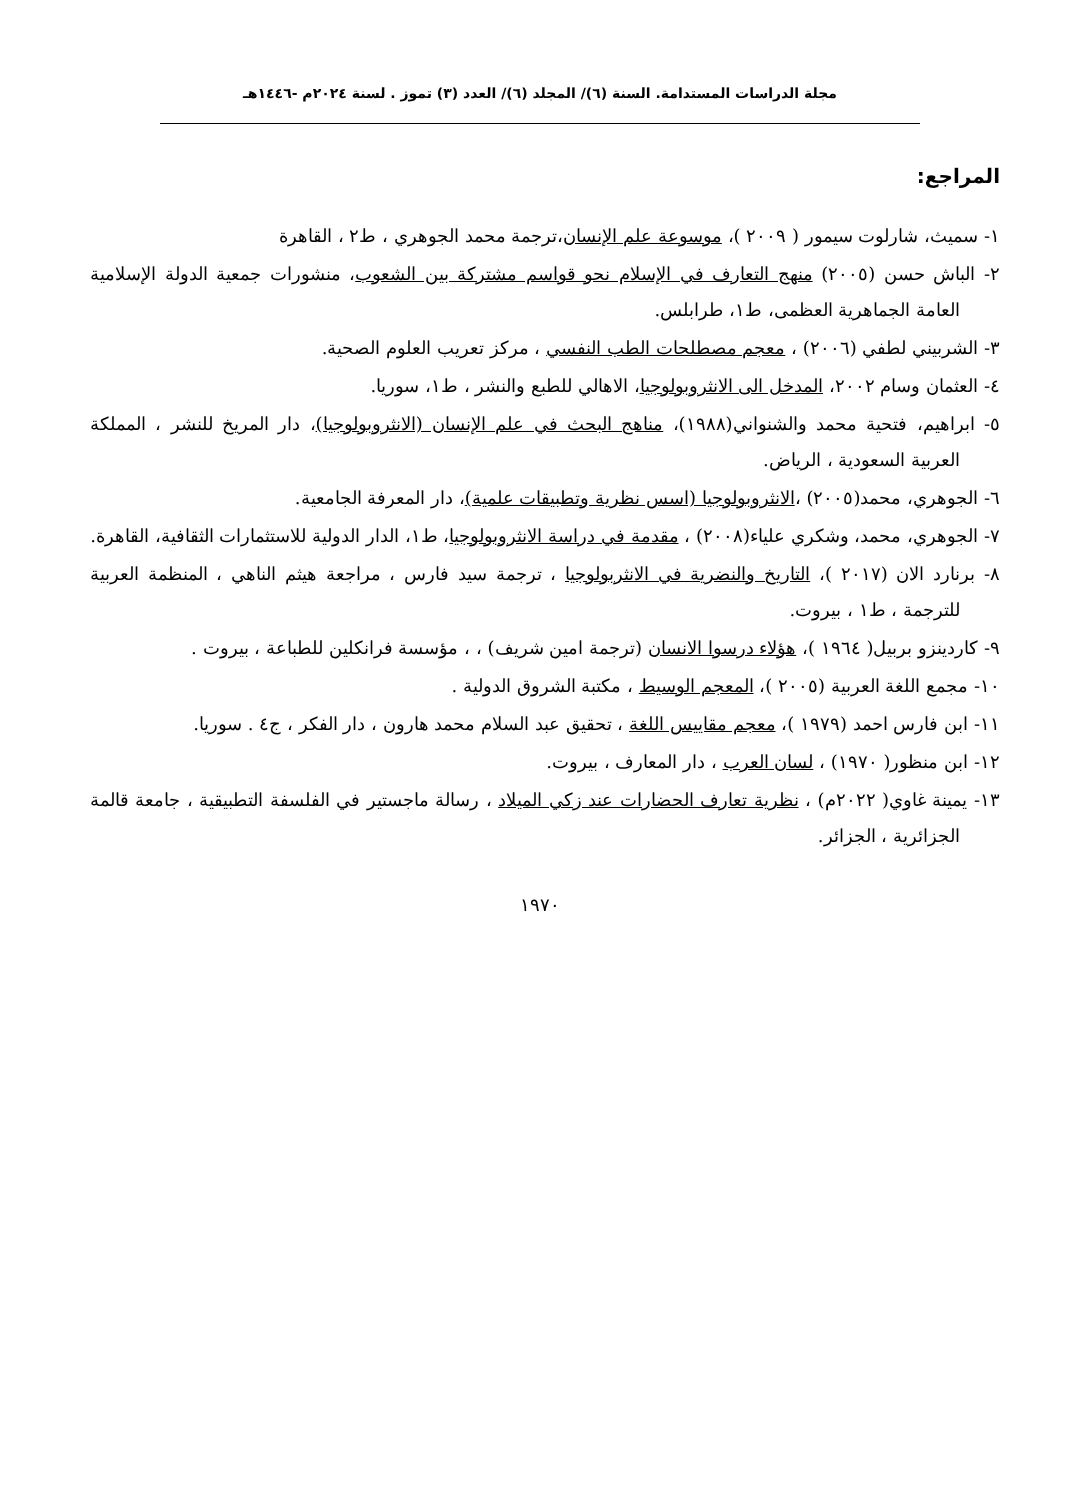مجلة الدراسات المستدامة. السنة (٦)/ المجلد (٦)/ العدد (٣) تموز . لسنة ٢٠٢٤م -١٤٤٦هـ
المراجع:
١- سميث، شارلوت سيمور ( ٢٠٠٩ )، موسوعة علم الإنسان،ترجمة محمد الجوهري ، ط٢ ، القاهرة
٢- الباش حسن (٢٠٠٥) منهج التعارف في الإسلام نحو قواسم مشتركة بين الشعوب، منشورات جمعية الدولة الإسلامية العامة الجماهرية العظمى، ط١، طرابلس.
٣- الشربيني لطفي (٢٠٠٦) ، معجم مصطلحات الطب النفسي ، مركز تعريب العلوم الصحية.
٤- العثمان وسام ٢٠٠٢، المدخل الى الانثروبولوجيا، الاهالي للطبع والنشر ، ط١، سوريا.
٥- ابراهيم، فتحية محمد والشنواني(١٩٨٨)، مناهج البحث في علم الإنسان (الانثروبولوجيا)، دار المريخ للنشر ، المملكة العربية السعودية ، الرياض.
٦- الجوهري، محمد(٢٠٠٥) ،الانثروبولوجيا (اسس نظرية وتطبيقات علمية)، دار المعرفة الجامعية.
٧- الجوهري، محمد، وشكري علياء(٢٠٠٨) ، مقدمة في دراسة الانثروبولوجيا، ط١، الدار الدولية للاستثمارات الثقافية، القاهرة.
٨- برنارد الان (٢٠١٧ )، التاريخ والنضرية في الانثربولوجيا ، ترجمة سيد فارس ، مراجعة هيثم الناهي ، المنظمة العربية للترجمة ، ط١ ، بيروت.
٩- كاردينزو بربيل( ١٩٦٤ )، هؤلاء درسوا الانسان (ترجمة امين شريف) ، ، مؤسسة فرانكلين للطباعة ، بيروت .
١٠- مجمع اللغة العربية (٢٠٠٥ )، المعجم الوسيط ، مكتبة الشروق الدولية .
١١- ابن فارس احمد (١٩٧٩ )، معجم مقاييس اللغة ، تحقيق عبد السلام محمد هارون ، دار الفكر ، ج٤ . سوريا.
١٢- ابن منظور( ١٩٧٠) ، لسان العرب ، دار المعارف ، بيروت.
١٣- يمينة غاوي( ٢٠٢٢م) ، نظرية تعارف الحضارات عند زكي الميلاد ، رسالة ماجستير في الفلسفة التطبيقية ، جامعة قالمة الجزائرية ، الجزائر.
١٩٧٠